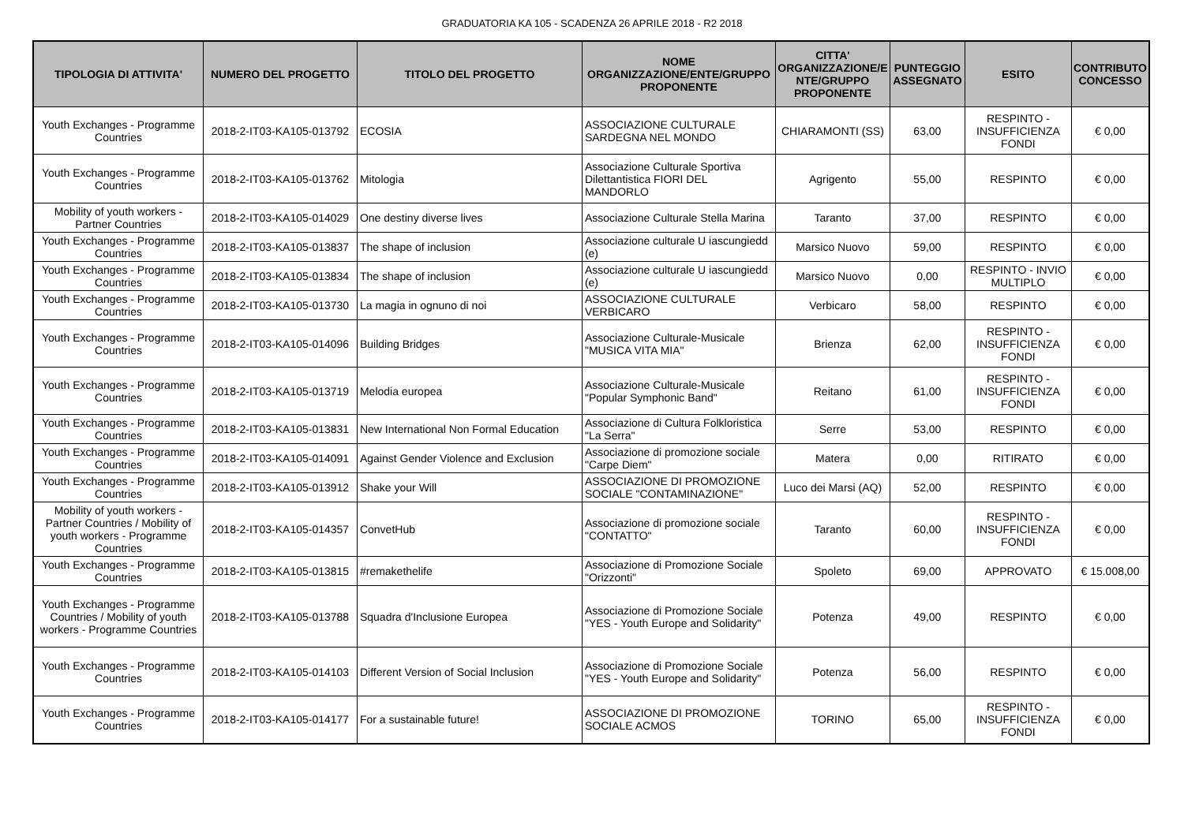GRADUATORIA KA 105 - SCADENZA 26 APRILE 2018 - R2 2018
| TIPOLOGIA DI ATTIVITA' | NUMERO DEL PROGETTO | TITOLO DEL PROGETTO | NOME ORGANIZZAZIONE/ENTE/GRUPPO PROPONENTE | CITTA' ORGANIZZAZIONE/E NTE/GRUPPO PROPONENTE | PUNTEGGIO ASSEGNATO | ESITO | CONTRIBUTO CONCESSO |
| --- | --- | --- | --- | --- | --- | --- | --- |
| Youth Exchanges - Programme Countries | 2018-2-IT03-KA105-013792 | ECOSIA | ASSOCIAZIONE CULTURALE SARDEGNA NEL MONDO | CHIARAMONTI (SS) | 63,00 | RESPINTO - INSUFFICIENZA FONDI | € 0,00 |
| Youth Exchanges - Programme Countries | 2018-2-IT03-KA105-013762 | Mitologia | Associazione Culturale Sportiva Dilettantistica FIORI DEL MANDORLO | Agrigento | 55,00 | RESPINTO | € 0,00 |
| Mobility of youth workers - Partner Countries | 2018-2-IT03-KA105-014029 | One destiny diverse lives | Associazione Culturale Stella Marina | Taranto | 37,00 | RESPINTO | € 0,00 |
| Youth Exchanges - Programme Countries | 2018-2-IT03-KA105-013837 | The shape of inclusion | Associazione culturale U iascungiedd (e) | Marsico Nuovo | 59,00 | RESPINTO | € 0,00 |
| Youth Exchanges - Programme Countries | 2018-2-IT03-KA105-013834 | The shape of inclusion | Associazione culturale U iascungiedd (e) | Marsico Nuovo | 0,00 | RESPINTO - INVIO MULTIPLO | € 0,00 |
| Youth Exchanges - Programme Countries | 2018-2-IT03-KA105-013730 | La magia in ognuno di noi | ASSOCIAZIONE CULTURALE VERBICARO | Verbicaro | 58,00 | RESPINTO | € 0,00 |
| Youth Exchanges - Programme Countries | 2018-2-IT03-KA105-014096 | Building Bridges | Associazione Culturale-Musicale "MUSICA VITA MIA" | Brienza | 62,00 | RESPINTO - INSUFFICIENZA FONDI | € 0,00 |
| Youth Exchanges - Programme Countries | 2018-2-IT03-KA105-013719 | Melodia europea | Associazione Culturale-Musicale "Popular Symphonic Band" | Reitano | 61,00 | RESPINTO - INSUFFICIENZA FONDI | € 0,00 |
| Youth Exchanges - Programme Countries | 2018-2-IT03-KA105-013831 | New International Non Formal Education | Associazione di Cultura Folkloristica "La Serra" | Serre | 53,00 | RESPINTO | € 0,00 |
| Youth Exchanges - Programme Countries | 2018-2-IT03-KA105-014091 | Against Gender Violence and Exclusion | Associazione di promozione sociale "Carpe Diem" | Matera | 0,00 | RITIRATO | € 0,00 |
| Youth Exchanges - Programme Countries | 2018-2-IT03-KA105-013912 | Shake your Will | ASSOCIAZIONE DI PROMOZIONE SOCIALE "CONTAMINAZIONE" | Luco dei Marsi (AQ) | 52,00 | RESPINTO | € 0,00 |
| Mobility of youth workers - Partner Countries / Mobility of youth workers - Programme Countries | 2018-2-IT03-KA105-014357 | ConvetHub | Associazione di promozione sociale "CONTATTO" | Taranto | 60,00 | RESPINTO - INSUFFICIENZA FONDI | € 0,00 |
| Youth Exchanges - Programme Countries | 2018-2-IT03-KA105-013815 | #remakethelife | Associazione di Promozione Sociale "Orizzonti" | Spoleto | 69,00 | APPROVATO | € 15.008,00 |
| Youth Exchanges - Programme Countries / Mobility of youth workers - Programme Countries | 2018-2-IT03-KA105-013788 | Squadra d'Inclusione Europea | Associazione di Promozione Sociale "YES - Youth Europe and Solidarity" | Potenza | 49,00 | RESPINTO | € 0,00 |
| Youth Exchanges - Programme Countries | 2018-2-IT03-KA105-014103 | Different Version of Social Inclusion | Associazione di Promozione Sociale "YES - Youth Europe and Solidarity" | Potenza | 56,00 | RESPINTO | € 0,00 |
| Youth Exchanges - Programme Countries | 2018-2-IT03-KA105-014177 | For a sustainable future! | ASSOCIAZIONE DI PROMOZIONE SOCIALE ACMOS | TORINO | 65,00 | RESPINTO - INSUFFICIENZA FONDI | € 0,00 |